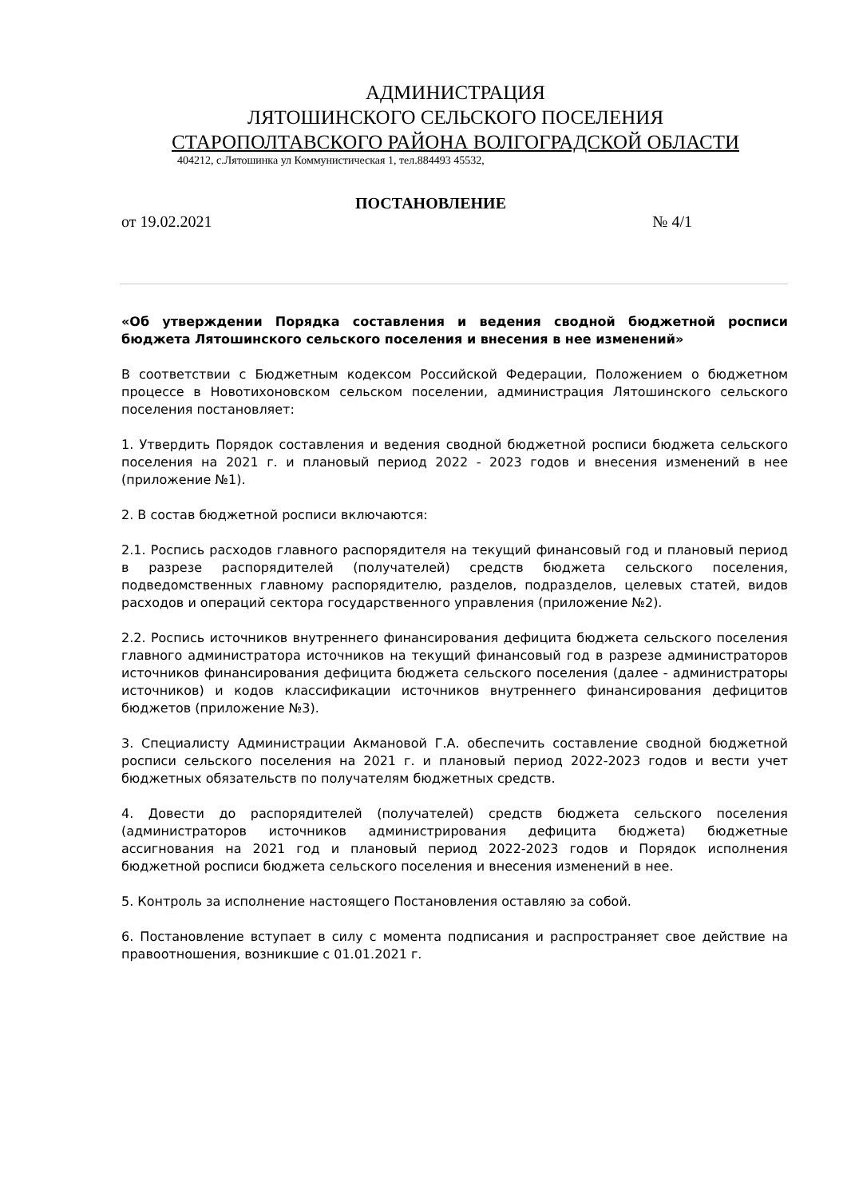АДМИНИСТРАЦИЯ
ЛЯТОШИНСКОГО СЕЛЬСКОГО ПОСЕЛЕНИЯ
СТАРОПОЛТАВСКОГО РАЙОНА ВОЛГОГРАДСКОЙ ОБЛАСТИ
404212, с.Лятошинка ул Коммунистическая 1, тел.884493 45532,
ПОСТАНОВЛЕНИЕ
от 19.02.2021 № 4/1
«Об утверждении Порядка составления и ведения сводной бюджетной росписи бюджета Лятошинского сельского поселения и внесения в нее изменений»
В соответствии с Бюджетным кодексом Российской Федерации, Положением о бюджетном процессе в Новотихоновском сельском поселении, администрация Лятошинского сельского поселения постановляет:
1. Утвердить Порядок составления и ведения сводной бюджетной росписи бюджета сельского поселения на 2021 г. и плановый период 2022 - 2023 годов и внесения изменений в нее (приложение №1).
2. В состав бюджетной росписи включаются:
2.1. Роспись расходов главного распорядителя на текущий финансовый год и плановый период в разрезе распорядителей (получателей) средств бюджета сельского поселения, подведомственных главному распорядителю, разделов, подразделов, целевых статей, видов расходов и операций сектора государственного управления (приложение №2).
2.2. Роспись источников внутреннего финансирования дефицита бюджета сельского поселения главного администратора источников на текущий финансовый год в разрезе администраторов источников финансирования дефицита бюджета сельского поселения (далее - администраторы источников) и кодов классификации источников внутреннего финансирования дефицитов бюджетов (приложение №3).
3. Специалисту Администрации Акмановой Г.А. обеспечить составление сводной бюджетной росписи сельского поселения на 2021 г. и плановый период 2022-2023 годов и вести учет бюджетных обязательств по получателям бюджетных средств.
4. Довести до распорядителей (получателей) средств бюджета сельского поселения (администраторов источников администрирования дефицита бюджета) бюджетные ассигнования на 2021 год и плановый период 2022-2023 годов и Порядок исполнения бюджетной росписи бюджета сельского поселения и внесения изменений в нее.
5. Контроль за исполнение настоящего Постановления оставляю за собой.
6. Постановление вступает в силу с момента подписания и распространяет свое действие на правоотношения, возникшие с 01.01.2021 г.